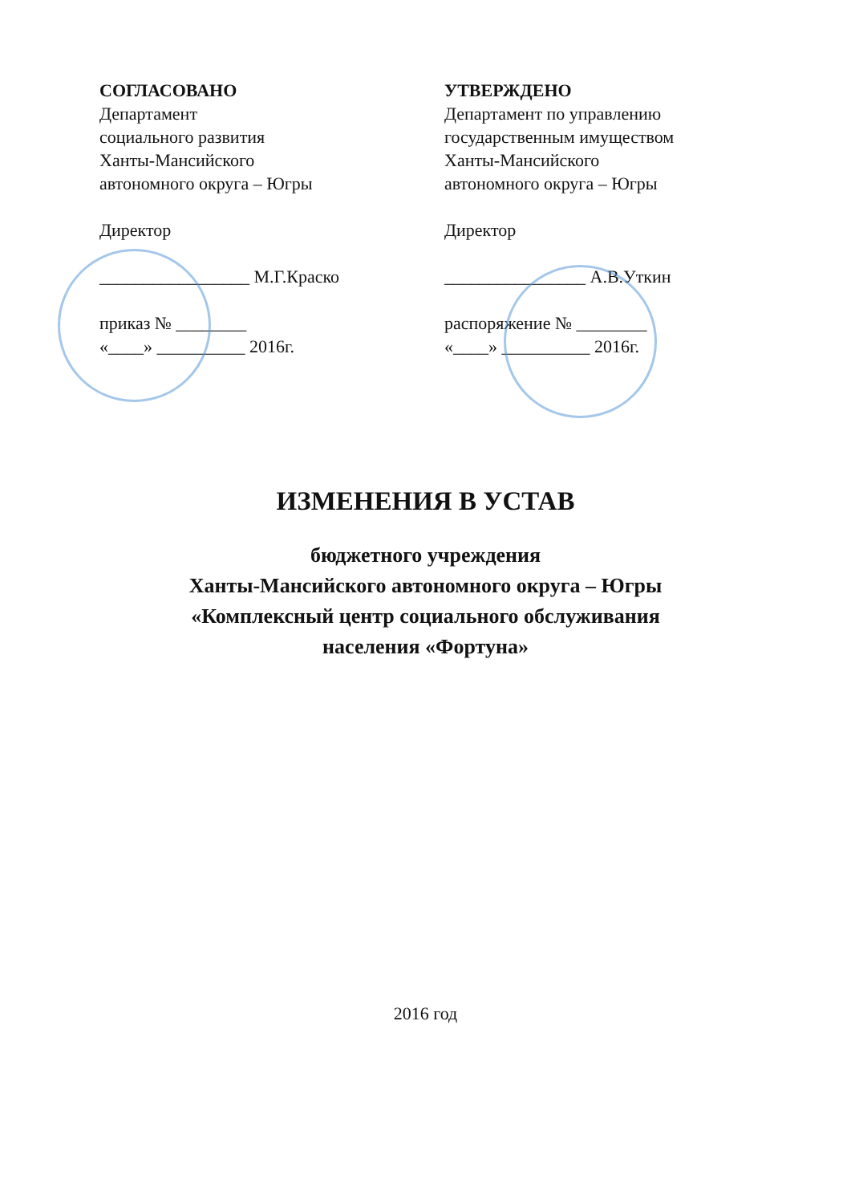СОГЛАСОВАНО
Департамент
социального развития
Ханты-Мансийского
автономного округа – Югры
Директор
_________________ М.Г.Краско
приказ № ________
«____» __________ 2016г.
УТВЕРЖДЕНО
Департамент по управлению
государственным имуществом
Ханты-Мансийского
автономного округа – Югры
Директор
________________ А.В.Уткин
распоряжение № ________
«____» __________ 2016г.
ИЗМЕНЕНИЯ В УСТАВ
бюджетного учреждения
Ханты-Мансийского автономного округа – Югры
«Комплексный центр социального обслуживания
населения «Фортуна»
2016 год